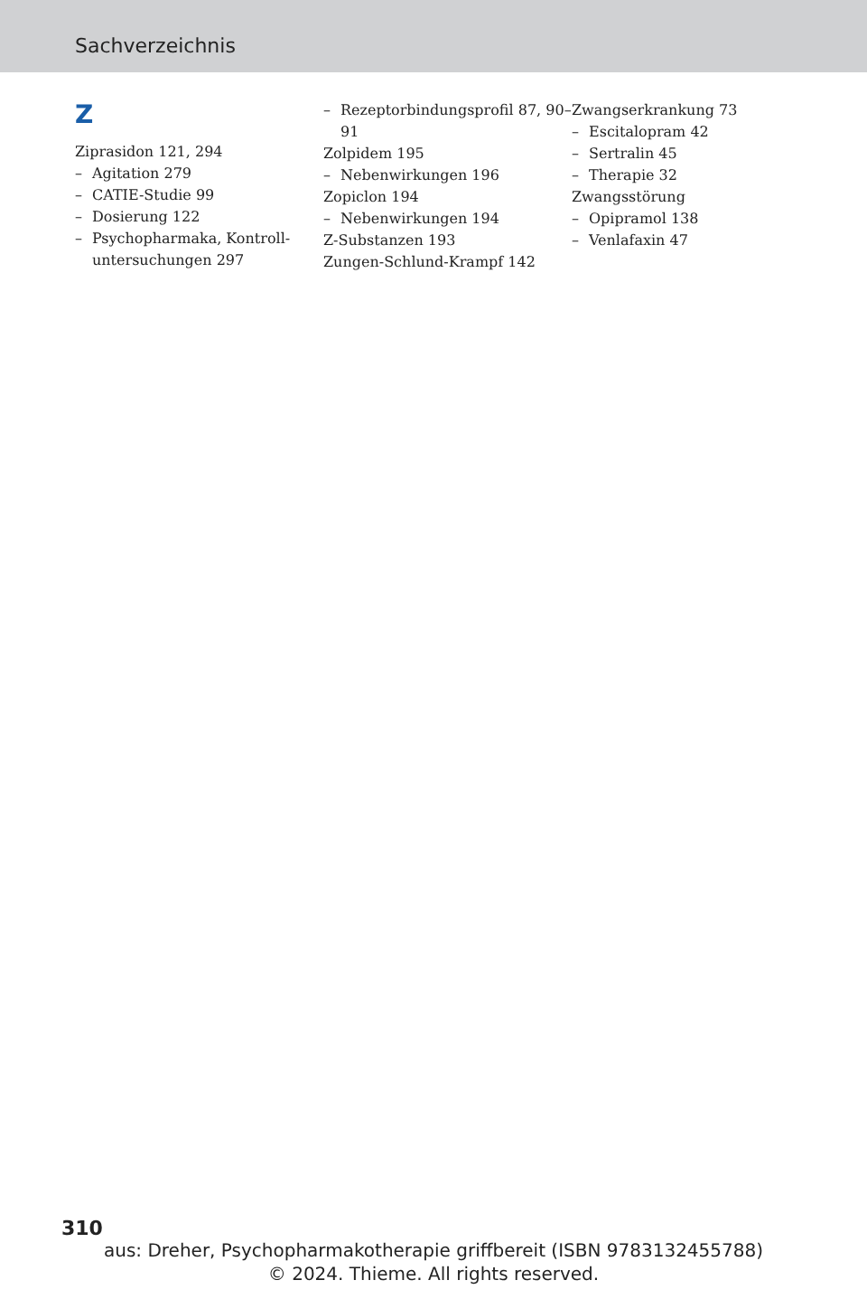Sachverzeichnis
Z
Ziprasidon 121, 294
– Agitation 279
– CATIE-Studie 99
– Dosierung 122
– Psychopharmaka, Kontroll­untersuchungen 297
– Rezeptorbindungsprofil 87, 90–91
Zolpidem 195
– Nebenwirkungen 196
Zopiclon 194
– Nebenwirkungen 194
Z-Substanzen 193
Zungen-Schlund-Krampf 142
Zwangserkrankung 73
– Escitalopram 42
– Sertralin 45
– Therapie 32
Zwangsstörung
– Opipramol 138
– Venlafaxin 47
310
aus: Dreher, Psychopharmakotherapie griffbereit (ISBN 9783132455788)
© 2024. Thieme. All rights reserved.